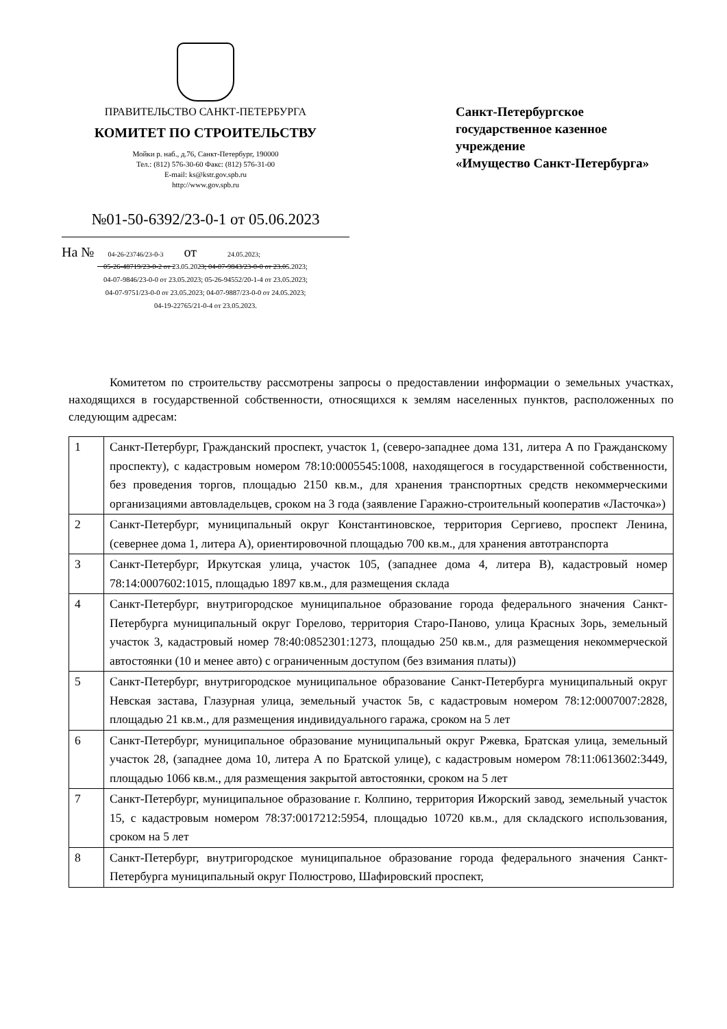ПРАВИТЕЛЬСТВО САНКТ-ПЕТЕРБУРГА
КОМИТЕТ ПО СТРОИТЕЛЬСТВУ
Мойки р. наб., д.76, Санкт-Петербург, 190000
Тел.: (812) 576-30-60 Факс: (812) 576-31-00
E-mail: ks@kstr.gov.spb.ru
http://www.gov.spb.ru
№01-50-6392/23-0-1 от 05.06.2023
На № 04-26-23746/23-0-3 от 24.05.2023;
05-26-48719/23-0-2 от 23.05.2023; 04-07-9843/23-0-0 от 23.05.2023;
04-07-9846/23-0-0 от 23.05.2023; 05-26-94552/20-1-4 от 23.05.2023;
04-07-9751/23-0-0 от 23.05.2023; 04-07-9887/23-0-0 от 24.05.2023;
04-19-22765/21-0-4 от 23.05.2023.
Санкт-Петербургское
государственное казенное
учреждение
«Имущество Санкт-Петербурга»
Комитетом по строительству рассмотрены запросы о предоставлении информации о земельных участках, находящихся в государственной собственности, относящихся к землям населенных пунктов, расположенных по следующим адресам:
| 1 | Санкт-Петербург, Гражданский проспект, участок 1, (северо-западнее дома 131, литера А по Гражданскому проспекту), с кадастровым номером 78:10:0005545:1008, находящегося в государственной собственности, без проведения торгов, площадью 2150 кв.м., для хранения транспортных средств некоммерческими организациями автовладельцев, сроком на 3 года (заявление Гаражно-строительный кооператив «Ласточка») |
| 2 | Санкт-Петербург, муниципальный округ Константиновское, территория Сергиево, проспект Ленина, (севернее дома 1, литера А), ориентировочной площадью 700 кв.м., для хранения автотранспорта |
| 3 | Санкт-Петербург, Иркутская улица, участок 105, (западнее дома 4, литера В), кадастровый номер 78:14:0007602:1015, площадью 1897 кв.м., для размещения склада |
| 4 | Санкт-Петербург, внутригородское муниципальное образование города федерального значения Санкт-Петербурга муниципальный округ Горелово, территория Старо-Паново, улица Красных Зорь, земельный участок 3, кадастровый номер 78:40:0852301:1273, площадью 250 кв.м., для размещения некоммерческой автостоянки (10 и менее авто) с ограниченным доступом (без взимания платы)) |
| 5 | Санкт-Петербург, внутригородское муниципальное образование Санкт-Петербурга муниципальный округ Невская застава, Глазурная улица, земельный участок 5в, с кадастровым номером 78:12:0007007:2828, площадью 21 кв.м., для размещения индивидуального гаража, сроком на 5 лет |
| 6 | Санкт-Петербург, муниципальное образование муниципальный округ Ржевка, Братская улица, земельный участок 28, (западнее дома 10, литера А по Братской улице), с кадастровым номером 78:11:0613602:3449, площадью 1066 кв.м., для размещения закрытой автостоянки, сроком на 5 лет |
| 7 | Санкт-Петербург, муниципальное образование г. Колпино, территория Ижорский завод, земельный участок 15, с кадастровым номером 78:37:0017212:5954, площадью 10720 кв.м., для складского использования, сроком на 5 лет |
| 8 | Санкт-Петербург, внутригородское муниципальное образование города федерального значения Санкт-Петербурга муниципальный округ Полюстрово, Шафировский проспект, |